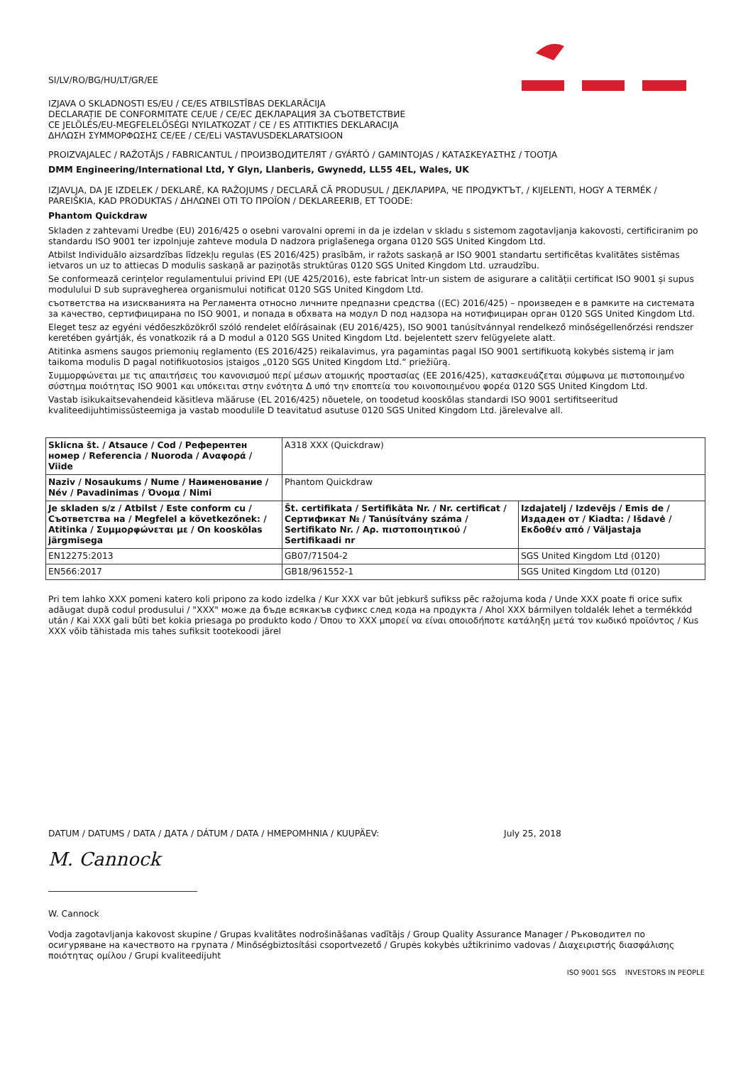SI/LV/RO/BG/HU/LT/GR/EE
IZJAVA O SKLADNOSTI ES/EU / CE/ES ATBILSTĪBAS DEKLARĀCIJA
DECLARAȚIE DE CONFORMITATE CE/UE / CE/ЕС ДЕКЛАРАЦИЯ ЗА СЪОТВЕТСТВИЕ
CE JELÖLÉS/EU-MEGFELELŐSÉGI NYILATKOZAT / CE / ES ATITIKTIES DEKLARACIJA
ΔΗΛΩΣΗ ΣΥΜΜΟΡΦΩΣΗΣ CE/EE / CE/ELi VASTAVUSDEKLARATSIOON
PROIZVAJALEC / RAŽOTĀJS / FABRICANTUL / ПРОИЗВОДИТЕЛЯТ / GYÁRTÓ / GAMINTOJAS / ΚΑΤΑΣΚΕΥΑΣΤΗΣ / TOOTJA
DMM Engineering/International Ltd, Y Glyn, Llanberis, Gwynedd, LL55 4EL, Wales, UK
IZJAVLJA, DA JE IZDELEK / DEKLARĒ, KA RAŽOJUMS / DECLARĂ CĂ PRODUSUL / ДЕКЛАРИРА, ЧЕ ПРОДУКТЪТ, / KIJELENTI, HOGY A TERMÉK / PAREIŠKIA, KAD PRODUKTAS / ΔΗΛΩΝΕΙ ΟΤΙ ΤΟ ΠΡΟΪΟΝ / DEKLAREERIB, ET TOODE:
Phantom Quickdraw
Skladen z zahtevami Uredbe (EU) 2016/425 o osebni varovalni opremi in da je izdelan v skladu s sistemom zagotavljanja kakovosti, certificiranim po standardu ISO 9001 ter izpolnjuje zahteve modula D nadzora priglašenega organa 0120 SGS United Kingdom Ltd.
Atbilst Individuālo aizsardzības līdzekļu regulas (ES 2016/425) prasībām, ir ražots saskaņā ar ISO 9001 standartu sertificētas kvalitātes sistēmas ietvaros un uz to attiecas D modulis saskaņā ar paziņotās struktūras 0120 SGS United Kingdom Ltd. uzraudzību.
Se conformează cerințelor regulamentului privind EPI (UE 425/2016), este fabricat într-un sistem de asigurare a calității certificat ISO 9001 și supus modulului D sub supravegherea organismului notificat 0120 SGS United Kingdom Ltd.
съответства на изискванията на Регламента относно личните предпазни средства ((EC) 2016/425) – произведен е в рамките на системата за качество, сертифицирана по ISO 9001, и попада в обхвата на модул D под надзора на нотифициран орган 0120 SGS United Kingdom Ltd.
Eleget tesz az egyéni védőeszközökről szóló rendelet előírásainak (EU 2016/425), ISO 9001 tanúsítvánnyal rendelkező minőségellenőrzési rendszer keretében gyártják, és vonatkozik rá a D modul a 0120 SGS United Kingdom Ltd. bejelentett szerv felügyelete alatt.
Atitinka asmens saugos priemonių reglamento (ES 2016/425) reikalavimus, yra pagamintas pagal ISO 9001 sertifikuotą kokybės sistemą ir jam taikoma modulis D pagal notifikuotosios įstaigos „0120 SGS United Kingdom Ltd.“ priežiūrą.
Συμμορφώνεται με τις απαιτήσεις του κανονισμού περί μέσων ατομικής προστασίας (ΕΕ 2016/425), κατασκευάζεται σύμφωνα με πιστοποιημένο σύστημα ποιότητας ISO 9001 και υπόκειται στην ενότητα Δ υπό την εποπτεία του κοινοποιημένου φορέα 0120 SGS United Kingdom Ltd.
Vastab isikukaitsevahendeid käsitleva määruse (EL 2016/425) nõuetele, on toodetud kooskõlas standardi ISO 9001 sertifitseeritud kvaliteedijuhtimissüsteemiga ja vastab moodulile D teavitatud asutuse 0120 SGS United Kingdom Ltd. järelevalve all.
| Sklicna št. / Atsauce / Cod / Референтен номер / Referencia / Nuoroda / Αναφορά / Viide | A318 XXX (Quickdraw) | |
| Naziv / Nosaukums / Nume / Наименование / Név / Pavadinimas / Όνομα / Nimi | Phantom Quickdraw | |
| Je skladen s/z / Atbilst / Este conform cu / Съответства на / Megfelel a következőnek: / Atitinka / Συμμορφώνεται με / On kooskõlas järgmisega | Št. certifikata / Sertifikāta Nr. / Nr. certificat / Сертификат № / Tanúsítvány száma / Sertifikato Nr. / Αρ. πιστοποιητικού / Sertifikaadi nr | Izdajatelj / Izdevējs / Emis de / Издаден от / Kiadta: / Išdavė / Εκδοθέν από / Väljastaja |
| EN12275:2013 | GB07/71504-2 | SGS United Kingdom Ltd (0120) |
| EN566:2017 | GB18/961552-1 | SGS United Kingdom Ltd (0120) |
Pri tem lahko XXX pomeni katero koli pripono za kodo izdelka / Kur XXX var būt jebkurš sufikss pēc ražojuma koda / Unde XXX poate fi orice sufix adăugat după codul produsului / "XXX" може да бъде всякакъв суфикс след кода на продукта / Ahol XXX bármilyen toldalék lehet a termékkód után / Kai XXX gali būti bet kokia priesaga po produkto kodo / Όπου το XXX μπορεί να είναι οποιοδήποτε κατάληξη μετά τον κωδικό προϊόντος / Kus XXX võib tähistada mis tahes sufiksit tootekoodi järel
DATUM / DATUMS / DATA / ДАТА / DÁTUM / DATA / ΗΜΕΡΟΜΗΝΙΑ / KUUPÄEV: July 25, 2018
M. Cannock
W. Cannock
Vodja zagotavljanja kakovost skupine / Grupas kvalitātes nodrošināšanas vadītājs / Group Quality Assurance Manager / Ръководител по осигуряване на качеството на групата / Minőségbiztosítási csoportvezető / Grupės kokybės užtikrinimo vadovas / Διαχειριστής διασφάλισης ποιότητας ομίλου / Grupi kvaliteedijuht
ISO 9001 SGS INVESTORS IN PEOPLE